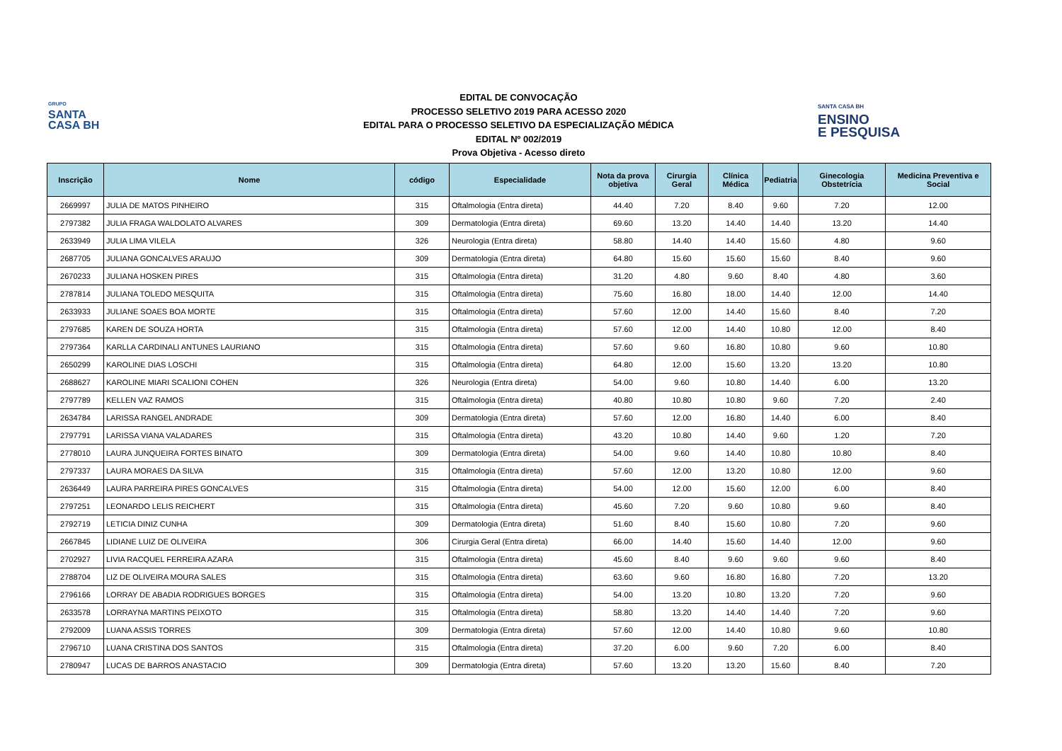GRUPO
SANTA
CASA BH
EDITAL DE CONVOCAÇÃO
PROCESSO SELETIVO 2019 PARA ACESSO 2020
EDITAL PARA O PROCESSO SELETIVO DA ESPECIALIZAÇÃO MÉDICA
EDITAL Nº 002/2019
Prova Objetiva - Acesso direto
SANTA CASA BH
ENSINO
E PESQUISA
| Inscrição | Nome | código | Especialidade | Nota da prova objetiva | Cirurgia Geral | Clínica Médica | Pediatria | Ginecologia Obstetrícia | Medicina Preventiva e Social |
| --- | --- | --- | --- | --- | --- | --- | --- | --- | --- |
| 2669997 | JULIA DE MATOS PINHEIRO | 315 | Oftalmologia (Entra direta) | 44.40 | 7.20 | 8.40 | 9.60 | 7.20 | 12.00 |
| 2797382 | JULIA FRAGA WALDOLATO ALVARES | 309 | Dermatologia (Entra direta) | 69.60 | 13.20 | 14.40 | 14.40 | 13.20 | 14.40 |
| 2633949 | JULIA LIMA VILELA | 326 | Neurologia (Entra direta) | 58.80 | 14.40 | 14.40 | 15.60 | 4.80 | 9.60 |
| 2687705 | JULIANA GONCALVES ARAUJO | 309 | Dermatologia (Entra direta) | 64.80 | 15.60 | 15.60 | 15.60 | 8.40 | 9.60 |
| 2670233 | JULIANA HOSKEN PIRES | 315 | Oftalmologia (Entra direta) | 31.20 | 4.80 | 9.60 | 8.40 | 4.80 | 3.60 |
| 2787814 | JULIANA TOLEDO MESQUITA | 315 | Oftalmologia (Entra direta) | 75.60 | 16.80 | 18.00 | 14.40 | 12.00 | 14.40 |
| 2633933 | JULIANE SOAES BOA MORTE | 315 | Oftalmologia (Entra direta) | 57.60 | 12.00 | 14.40 | 15.60 | 8.40 | 7.20 |
| 2797685 | KAREN DE SOUZA HORTA | 315 | Oftalmologia (Entra direta) | 57.60 | 12.00 | 14.40 | 10.80 | 12.00 | 8.40 |
| 2797364 | KARLLA CARDINALI ANTUNES LAURIANO | 315 | Oftalmologia (Entra direta) | 57.60 | 9.60 | 16.80 | 10.80 | 9.60 | 10.80 |
| 2650299 | KAROLINE DIAS LOSCHI | 315 | Oftalmologia (Entra direta) | 64.80 | 12.00 | 15.60 | 13.20 | 13.20 | 10.80 |
| 2688627 | KAROLINE MIARI SCALIONI COHEN | 326 | Neurologia (Entra direta) | 54.00 | 9.60 | 10.80 | 14.40 | 6.00 | 13.20 |
| 2797789 | KELLEN VAZ RAMOS | 315 | Oftalmologia (Entra direta) | 40.80 | 10.80 | 10.80 | 9.60 | 7.20 | 2.40 |
| 2634784 | LARISSA RANGEL ANDRADE | 309 | Dermatologia (Entra direta) | 57.60 | 12.00 | 16.80 | 14.40 | 6.00 | 8.40 |
| 2797791 | LARISSA VIANA VALADARES | 315 | Oftalmologia (Entra direta) | 43.20 | 10.80 | 14.40 | 9.60 | 1.20 | 7.20 |
| 2778010 | LAURA JUNQUEIRA FORTES BINATO | 309 | Dermatologia (Entra direta) | 54.00 | 9.60 | 14.40 | 10.80 | 10.80 | 8.40 |
| 2797337 | LAURA MORAES DA SILVA | 315 | Oftalmologia (Entra direta) | 57.60 | 12.00 | 13.20 | 10.80 | 12.00 | 9.60 |
| 2636449 | LAURA PARREIRA PIRES GONCALVES | 315 | Oftalmologia (Entra direta) | 54.00 | 12.00 | 15.60 | 12.00 | 6.00 | 8.40 |
| 2797251 | LEONARDO LELIS REICHERT | 315 | Oftalmologia (Entra direta) | 45.60 | 7.20 | 9.60 | 10.80 | 9.60 | 8.40 |
| 2792719 | LETICIA DINIZ CUNHA | 309 | Dermatologia (Entra direta) | 51.60 | 8.40 | 15.60 | 10.80 | 7.20 | 9.60 |
| 2667845 | LIDIANE LUIZ DE OLIVEIRA | 306 | Cirurgia Geral (Entra direta) | 66.00 | 14.40 | 15.60 | 14.40 | 12.00 | 9.60 |
| 2702927 | LIVIA RACQUEL FERREIRA AZARA | 315 | Oftalmologia (Entra direta) | 45.60 | 8.40 | 9.60 | 9.60 | 9.60 | 8.40 |
| 2788704 | LIZ DE OLIVEIRA MOURA SALES | 315 | Oftalmologia (Entra direta) | 63.60 | 9.60 | 16.80 | 16.80 | 7.20 | 13.20 |
| 2796166 | LORRAY DE ABADIA RODRIGUES BORGES | 315 | Oftalmologia (Entra direta) | 54.00 | 13.20 | 10.80 | 13.20 | 7.20 | 9.60 |
| 2633578 | LORRAYNA MARTINS PEIXOTO | 315 | Oftalmologia (Entra direta) | 58.80 | 13.20 | 14.40 | 14.40 | 7.20 | 9.60 |
| 2792009 | LUANA ASSIS TORRES | 309 | Dermatologia (Entra direta) | 57.60 | 12.00 | 14.40 | 10.80 | 9.60 | 10.80 |
| 2796710 | LUANA CRISTINA DOS SANTOS | 315 | Oftalmologia (Entra direta) | 37.20 | 6.00 | 9.60 | 7.20 | 6.00 | 8.40 |
| 2780947 | LUCAS DE BARROS ANASTACIO | 309 | Dermatologia (Entra direta) | 57.60 | 13.20 | 13.20 | 15.60 | 8.40 | 7.20 |